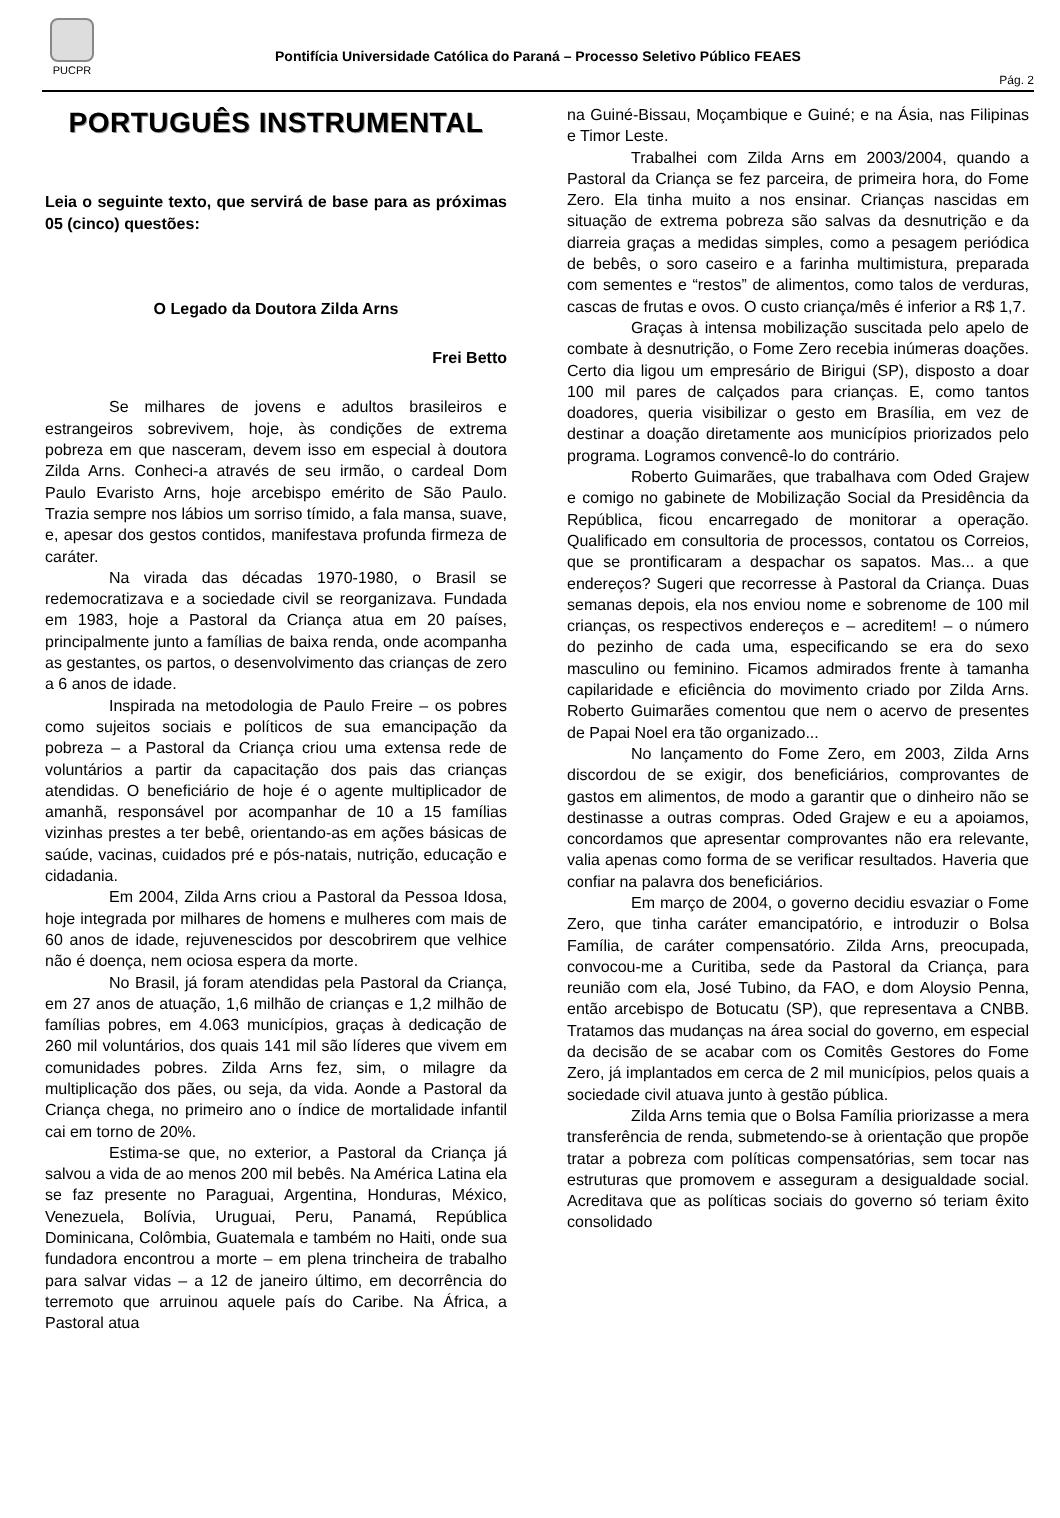PUCPR
Pontifícia Universidade Católica do Paraná – Processo Seletivo Público FEAES
Pág. 2
PORTUGUÊS INSTRUMENTAL
Leia o seguinte texto, que servirá de base para as próximas 05 (cinco) questões:
O Legado da Doutora Zilda Arns
Frei Betto
Se milhares de jovens e adultos brasileiros e estrangeiros sobrevivem, hoje, às condições de extrema pobreza em que nasceram, devem isso em especial à doutora Zilda Arns. Conheci-a através de seu irmão, o cardeal Dom Paulo Evaristo Arns, hoje arcebispo emérito de São Paulo. Trazia sempre nos lábios um sorriso tímido, a fala mansa, suave, e, apesar dos gestos contidos, manifestava profunda firmeza de caráter.
Na virada das décadas 1970-1980, o Brasil se redemocratizava e a sociedade civil se reorganizava. Fundada em 1983, hoje a Pastoral da Criança atua em 20 países, principalmente junto a famílias de baixa renda, onde acompanha as gestantes, os partos, o desenvolvimento das crianças de zero a 6 anos de idade.
Inspirada na metodologia de Paulo Freire – os pobres como sujeitos sociais e políticos de sua emancipação da pobreza – a Pastoral da Criança criou uma extensa rede de voluntários a partir da capacitação dos pais das crianças atendidas. O beneficiário de hoje é o agente multiplicador de amanhã, responsável por acompanhar de 10 a 15 famílias vizinhas prestes a ter bebê, orientando-as em ações básicas de saúde, vacinas, cuidados pré e pós-natais, nutrição, educação e cidadania.
Em 2004, Zilda Arns criou a Pastoral da Pessoa Idosa, hoje integrada por milhares de homens e mulheres com mais de 60 anos de idade, rejuvenescidos por descobrirem que velhice não é doença, nem ociosa espera da morte.
No Brasil, já foram atendidas pela Pastoral da Criança, em 27 anos de atuação, 1,6 milhão de crianças e 1,2 milhão de famílias pobres, em 4.063 municípios, graças à dedicação de 260 mil voluntários, dos quais 141 mil são líderes que vivem em comunidades pobres. Zilda Arns fez, sim, o milagre da multiplicação dos pães, ou seja, da vida. Aonde a Pastoral da Criança chega, no primeiro ano o índice de mortalidade infantil cai em torno de 20%.
Estima-se que, no exterior, a Pastoral da Criança já salvou a vida de ao menos 200 mil bebês. Na América Latina ela se faz presente no Paraguai, Argentina, Honduras, México, Venezuela, Bolívia, Uruguai, Peru, Panamá, República Dominicana, Colômbia, Guatemala e também no Haiti, onde sua fundadora encontrou a morte – em plena trincheira de trabalho para salvar vidas – a 12 de janeiro último, em decorrência do terremoto que arruinou aquele país do Caribe. Na África, a Pastoral atua
na Guiné-Bissau, Moçambique e Guiné; e na Ásia, nas Filipinas e Timor Leste.
Trabalhei com Zilda Arns em 2003/2004, quando a Pastoral da Criança se fez parceira, de primeira hora, do Fome Zero. Ela tinha muito a nos ensinar. Crianças nascidas em situação de extrema pobreza são salvas da desnutrição e da diarreia graças a medidas simples, como a pesagem periódica de bebês, o soro caseiro e a farinha multimistura, preparada com sementes e “restos” de alimentos, como talos de verduras, cascas de frutas e ovos. O custo criança/mês é inferior a R$ 1,7.
Graças à intensa mobilização suscitada pelo apelo de combate à desnutrição, o Fome Zero recebia inúmeras doações. Certo dia ligou um empresário de Birigui (SP), disposto a doar 100 mil pares de calçados para crianças. E, como tantos doadores, queria visibilizar o gesto em Brasília, em vez de destinar a doação diretamente aos municípios priorizados pelo programa. Logramos convencê-lo do contrário.
Roberto Guimarães, que trabalhava com Oded Grajew e comigo no gabinete de Mobilização Social da Presidência da República, ficou encarregado de monitorar a operação. Qualificado em consultoria de processos, contatou os Correios, que se prontificaram a despachar os sapatos. Mas... a que endereços? Sugeri que recorresse à Pastoral da Criança. Duas semanas depois, ela nos enviou nome e sobrenome de 100 mil crianças, os respectivos endereços e – acreditem! – o número do pezinho de cada uma, especificando se era do sexo masculino ou feminino. Ficamos admirados frente à tamanha capilaridade e eficiência do movimento criado por Zilda Arns. Roberto Guimarães comentou que nem o acervo de presentes de Papai Noel era tão organizado...
No lançamento do Fome Zero, em 2003, Zilda Arns discordou de se exigir, dos beneficiários, comprovantes de gastos em alimentos, de modo a garantir que o dinheiro não se destinasse a outras compras. Oded Grajew e eu a apoiamos, concordamos que apresentar comprovantes não era relevante, valia apenas como forma de se verificar resultados. Haveria que confiar na palavra dos beneficiários.
Em março de 2004, o governo decidiu esvaziar o Fome Zero, que tinha caráter emancipatório, e introduzir o Bolsa Família, de caráter compensatório. Zilda Arns, preocupada, convocou-me a Curitiba, sede da Pastoral da Criança, para reunião com ela, José Tubino, da FAO, e dom Aloysio Penna, então arcebispo de Botucatu (SP), que representava a CNBB. Tratamos das mudanças na área social do governo, em especial da decisão de se acabar com os Comitês Gestores do Fome Zero, já implantados em cerca de 2 mil municípios, pelos quais a sociedade civil atuava junto à gestão pública.
Zilda Arns temia que o Bolsa Família priorizasse a mera transferência de renda, submetendo-se à orientação que propõe tratar a pobreza com políticas compensatórias, sem tocar nas estruturas que promovem e asseguram a desigualdade social. Acreditava que as políticas sociais do governo só teriam êxito consolidado